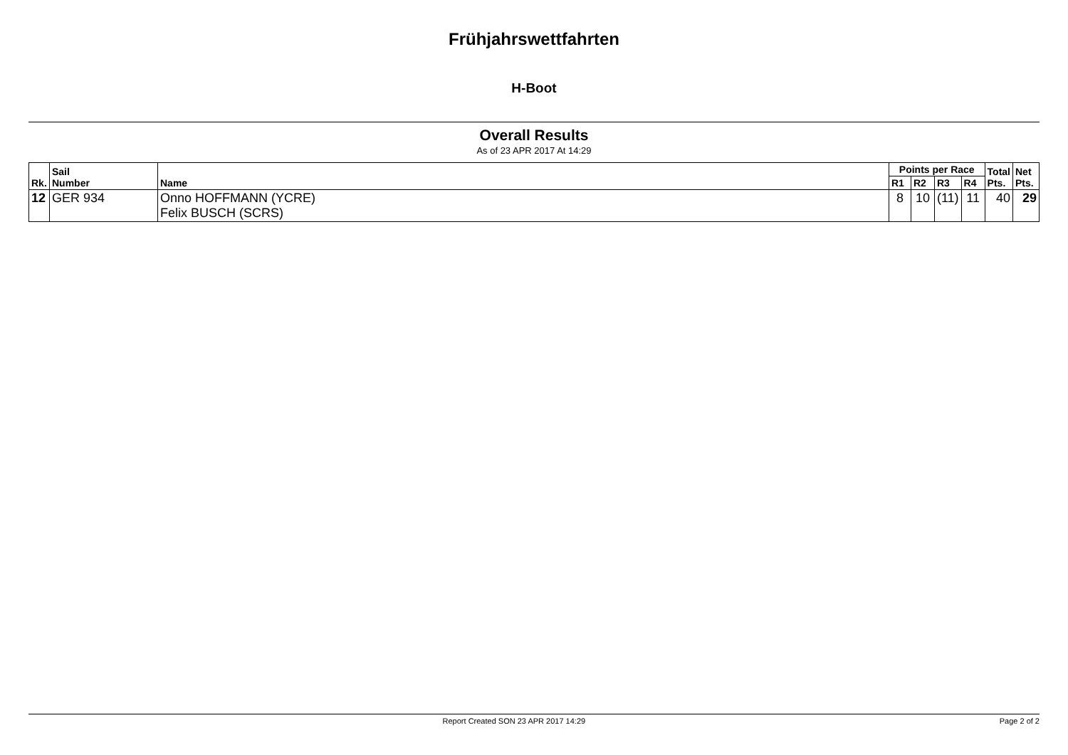Frühjahrswettfahrten
H-Boot
Overall Results
As of 23 APR 2017 At 14:29
| Rk. | Sail Number | Name | Points per Race | | | | Total Pts. | Net Pts. |
| --- | --- | --- | --- | --- | --- | --- | --- | --- |
| | | | R1 | R2 | R3 | R4 | | |
| 12 | GER 934 | Onno HOFFMANN (YCRE) Felix BUSCH (SCRS) | 8 | 10 | (11) | 11 | 40 | 29 |
Report Created SON 23 APR 2017 14:29 Page 2 of 2